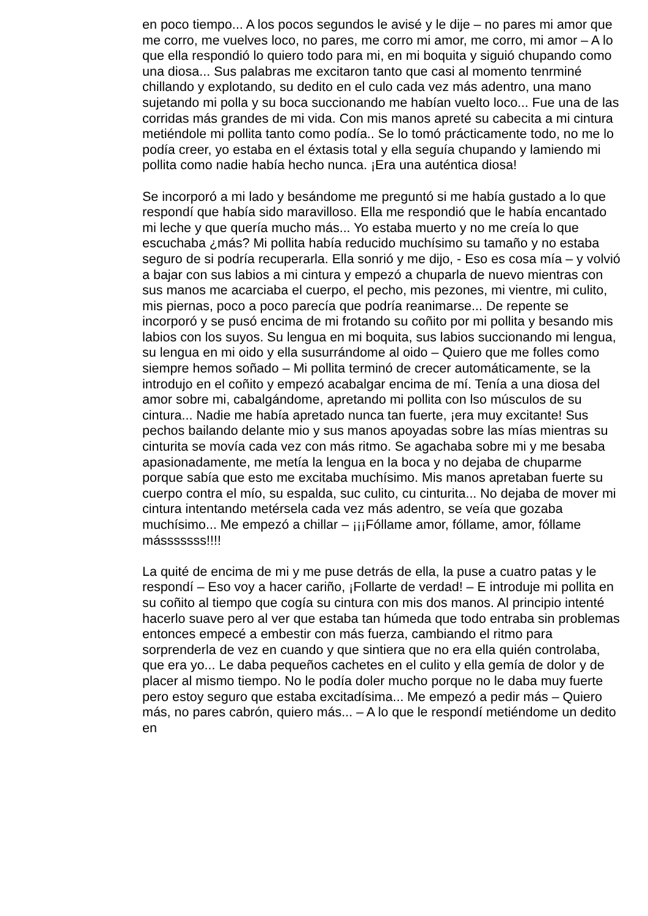en poco tiempo... A los pocos segundos le avisé y le dije – no pares mi amor que me corro, me vuelves loco, no pares, me corro mi amor, me corro, mi amor – A lo que ella respondió lo quiero todo para mi, en mi boquita y siguió chupando como una diosa... Sus palabras me excitaron tanto que casi al momento tenrminé chillando y explotando, su dedito en el culo cada vez más adentro, una mano sujetando mi polla y su boca succionando me habían vuelto loco... Fue una de las corridas más grandes de mi vida. Con mis manos apreté su cabecita a mi cintura metiéndole mi pollita tanto como podía.. Se lo tomó prácticamente todo, no me lo podía creer, yo estaba en el éxtasis total y ella seguía chupando y lamiendo mi pollita como nadie había hecho nunca. ¡Era una auténtica diosa!
Se incorporó a mi lado y besándome me preguntó si me había gustado a lo que respondí que había sido maravilloso. Ella me respondió que le había encantado mi leche y que quería mucho más... Yo estaba muerto y no me creía lo que escuchaba ¿más? Mi pollita había reducido muchísimo su tamaño y no estaba seguro de si podría recuperarla. Ella sonrió y me dijo, - Eso es cosa mía – y volvió a bajar con sus labios a mi cintura y empezó a chuparla de nuevo mientras con sus manos me acarciaba el cuerpo, el pecho, mis pezones, mi vientre, mi culito, mis piernas, poco a poco parecía que podría reanimarse... De repente se incorporó y se pusó encima de mi frotando su coñito por mi pollita y besando mis labios con los suyos. Su lengua en mi boquita, sus labios succionando mi lengua, su lengua en mi oido y ella susurrándome al oido – Quiero que me folles como siempre hemos soñado – Mi pollita terminó de crecer automáticamente, se la introdujo en el coñito y empezó acabalgar encima de mí. Tenía a una diosa del amor sobre mi, cabalgándome, apretando mi pollita con lso músculos de su cintura... Nadie me había apretado nunca tan fuerte, ¡era muy excitante! Sus pechos bailando delante mio y sus manos apoyadas sobre las mías mientras su cinturita se movía cada vez con más ritmo. Se agachaba sobre mi y me besaba apasionadamente, me metía la lengua en la boca y no dejaba de chuparme porque sabía que esto me excitaba muchísimo. Mis manos apretaban fuerte su cuerpo contra el mío, su espalda, suc culito, cu cinturita... No dejaba de mover mi cintura intentando metérsela cada vez más adentro, se veía que gozaba muchísimo... Me empezó a chillar – ¡¡¡Fóllame amor, fóllame, amor, fóllame másssssss!!!!
La quité de encima de mi y me puse detrás de ella, la puse a cuatro patas y le respondí – Eso voy a hacer cariño, ¡Follarte de verdad! – E introduje mi pollita en su coñito al tiempo que cogía su cintura con mis dos manos. Al principio intenté hacerlo suave pero al ver que estaba tan húmeda que todo entraba sin problemas entonces empecé a embestir con más fuerza, cambiando el ritmo para sorprenderla de vez en cuando y que sintiera que no era ella quién controlaba, que era yo... Le daba pequeños cachetes en el culito y ella gemía de dolor y de placer al mismo tiempo. No le podía doler mucho porque no le daba muy fuerte pero estoy seguro que estaba excitadísima... Me empezó a pedir más – Quiero más, no pares cabrón, quiero más... – A lo que le respondí metiéndome un dedito en